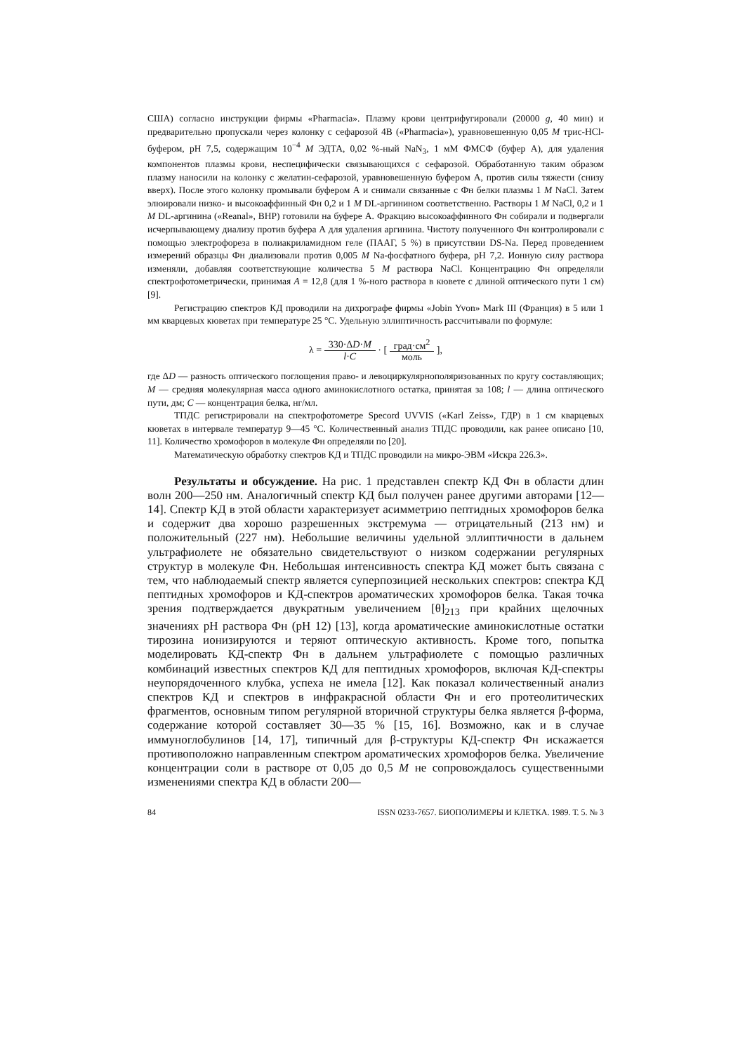США) согласно инструкции фирмы «Pharmacia». Плазму крови центрифугировали (20000 g, 40 мин) и предварительно пропускали через колонку с сефарозой 4В («Pharmacia»), уравновешенную 0,05 М трис-HCl-буфером, рН 7,5, содержащим 10<sup>−4</sup> М ЭДТА, 0,02 %-ный NaN<sub>3</sub>, 1 мМ ФМСФ (буфер А), для удаления компонентов плазмы крови, неспецифически связывающихся с сефарозой. Обработанную таким образом плазму наносили на колонку с желатин-сефарозой, уравновешенную буфером А, против силы тяжести (снизу вверх). После этого колонку промывали буфером А и снимали связанные с Фн белки плазмы 1 М NaCl. Затем элюировали низко- и высокоаффинный Фн 0,2 и 1 М DL-аргинином соответственно. Растворы 1 М NaCl, 0,2 и 1 М DL-аргинина («Reanal», ВНР) готовили на буфере А. Фракцию высокоаффинного Фн собирали и подвергали исчерпывающему диализу против буфера А для удаления аргинина. Чистоту полученного Фн контролировали с помощью электрофореза в полиакриламидном геле (ПААГ, 5 %) в присутствии DS-Na. Перед проведением измерений образцы Фн диализовали против 0,005 М Na-фосфатного буфера, рН 7,2. Ионную силу раствора изменяли, добавляя соответствующие количества 5 М раствора NaCl. Концентрацию Фн определяли спектрофотометрически, принимая A = 12,8 (для 1 %-ного раствора в кювете с длиной оптического пути 1 см) [9].
Регистрацию спектров КД проводили на дихрографе фирмы «Jobin Yvon» Mark III (Франция) в 5 или 1 мм кварцевых кюветах при температуре 25 °С. Удельную эллиптичность рассчитывали по формуле:
λ = 330·ΔD·M l·C · [ град·см<sup>2</sup> моль ],
где ΔD — разность оптического поглощения право- и левоциркулярнополяризованных по кругу составляющих; М — средняя молекулярная масса одного аминокислотного остатка, принятая за 108; l — длина оптического пути, дм; С — концентрация белка, нг/мл.
ТПДС регистрировали на спектрофотометре Specord UVVIS («Karl Zeiss», ГДР) в 1 см кварцевых кюветах в интервале температур 9—45 °С. Количественный анализ ТПДС проводили, как ранее описано [10, 11]. Количество хромофоров в молекуле Фн определяли по [20].
Математическую обработку спектров КД и ТПДС проводили на микро-ЭВМ «Искра 226.3».
Результаты и обсуждение. На рис. 1 представлен спектр КД Фн в области длин волн 200—250 нм. Аналогичный спектр КД был получен ранее другими авторами [12—14]. Спектр КД в этой области характеризует асимметрию пептидных хромофоров белка и содержит два хорошо разрешенных экстремума — отрицательный (213 нм) и положительный (227 нм). Небольшие величины удельной эллиптичности в дальнем ультрафиолете не обязательно свидетельствуют о низком содержании регулярных структур в молекуле Фн. Небольшая интенсивность спектра КД может быть связана с тем, что наблюдаемый спектр является суперпозицией нескольких спектров: спектра КД пептидных хромофоров и КД-спектров ароматических хромофоров белка. Такая точка зрения подтверждается двукратным увеличением [θ]<sub>213</sub> при крайних щелочных значениях рН раствора Фн (рН 12) [13], когда ароматические аминокислотные остатки тирозина ионизируются и теряют оптическую активность. Кроме того, попытка моделировать КД-спектр Фн в дальнем ультрафиолете с помощью различных комбинаций известных спектров КД для пептидных хромофоров, включая КД-спектры неупорядоченного клубка, успеха не имела [12]. Как показал количественный анализ спектров КД и спектров в инфракрасной области Фн и его протеолитических фрагментов, основным типом регулярной вторичной структуры белка является β-форма, содержание которой составляет 30—35 % [15, 16]. Возможно, как и в случае иммуноглобулинов [14, 17], типичный для β-структуры КД-спектр Фн искажается противоположно направленным спектром ароматических хромофоров белка. Увеличение концентрации соли в растворе от 0,05 до 0,5 М не сопровождалось существенными изменениями спектра КД в области 200—
84 ISSN 0233-7657. БИОПОЛИМЕРЫ И КЛЕТКА. 1989. Т. 5. № 3